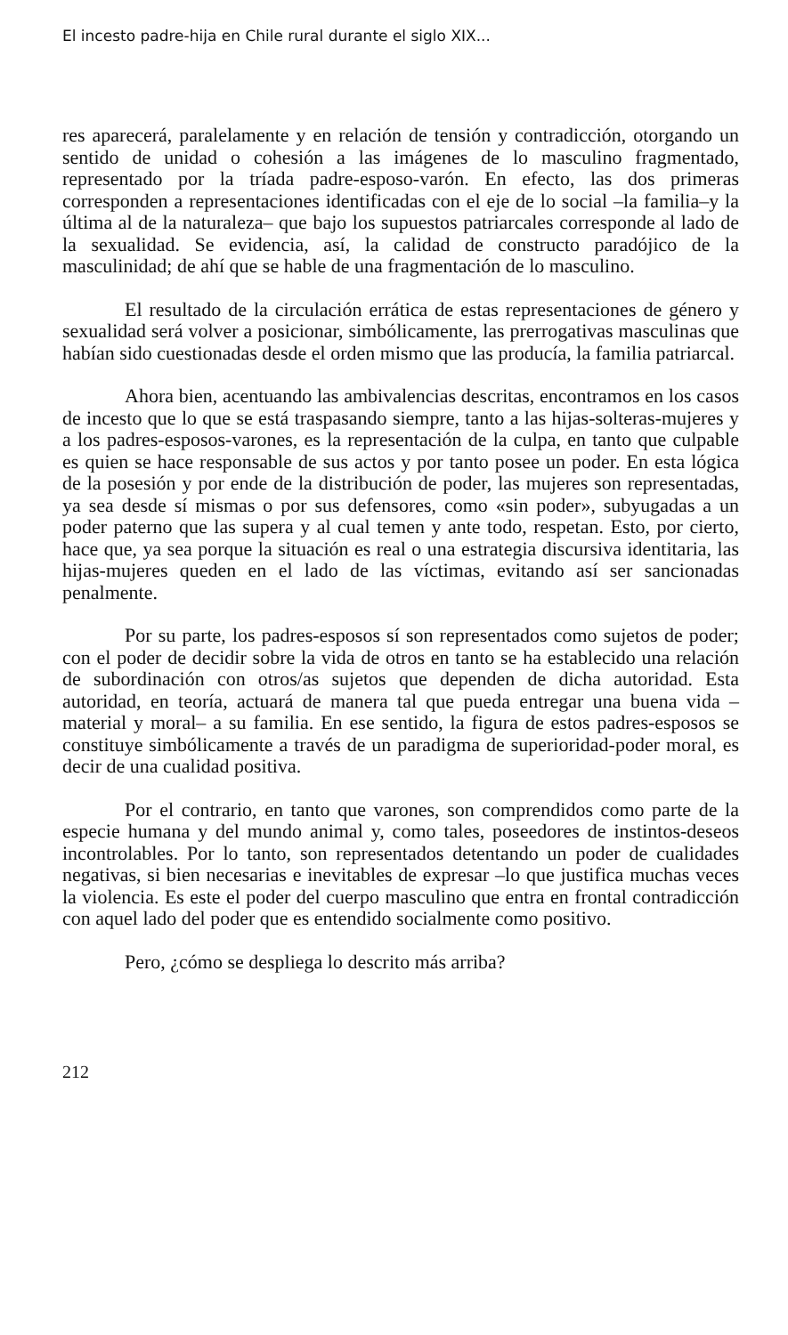El incesto padre-hija en Chile rural durante el siglo XIX...
res aparecerá, paralelamente y en relación de tensión y contradicción, otorgando un sentido de unidad o cohesión a las imágenes de lo masculino fragmentado, representado por la tríada padre-esposo-varón. En efecto, las dos primeras corresponden a representaciones identificadas con el eje de lo social –la familia–y la última al de la naturaleza– que bajo los supuestos patriarcales corresponde al lado de la sexualidad. Se evidencia, así, la calidad de constructo paradójico de la masculinidad; de ahí que se hable de una fragmentación de lo masculino.
El resultado de la circulación errática de estas representaciones de género y sexualidad será volver a posicionar, simbólicamente, las prerrogativas masculinas que habían sido cuestionadas desde el orden mismo que las producía, la familia patriarcal.
Ahora bien, acentuando las ambivalencias descritas, encontramos en los casos de incesto que lo que se está traspasando siempre, tanto a las hijas-solteras-mujeres y a los padres-esposos-varones, es la representación de la culpa, en tanto que culpable es quien se hace responsable de sus actos y por tanto posee un poder. En esta lógica de la posesión y por ende de la distribución de poder, las mujeres son representadas, ya sea desde sí mismas o por sus defensores, como «sin poder», subyugadas a un poder paterno que las supera y al cual temen y ante todo, respetan. Esto, por cierto, hace que, ya sea porque la situación es real o una estrategia discursiva identitaria, las hijas-mujeres queden en el lado de las víctimas, evitando así ser sancionadas penalmente.
Por su parte, los padres-esposos sí son representados como sujetos de poder; con el poder de decidir sobre la vida de otros en tanto se ha establecido una relación de subordinación con otros/as sujetos que dependen de dicha autoridad. Esta autoridad, en teoría, actuará de manera tal que pueda entregar una buena vida –material y moral– a su familia. En ese sentido, la figura de estos padres-esposos se constituye simbólicamente a través de un paradigma de superioridad-poder moral, es decir de una cualidad positiva.
Por el contrario, en tanto que varones, son comprendidos como parte de la especie humana y del mundo animal y, como tales, poseedores de instintos-deseos incontrolables. Por lo tanto, son representados detentando un poder de cualidades negativas, si bien necesarias e inevitables de expresar –lo que justifica muchas veces la violencia. Es este el poder del cuerpo masculino que entra en frontal contradicción con aquel lado del poder que es entendido socialmente como positivo.
Pero, ¿cómo se despliega lo descrito más arriba?
212